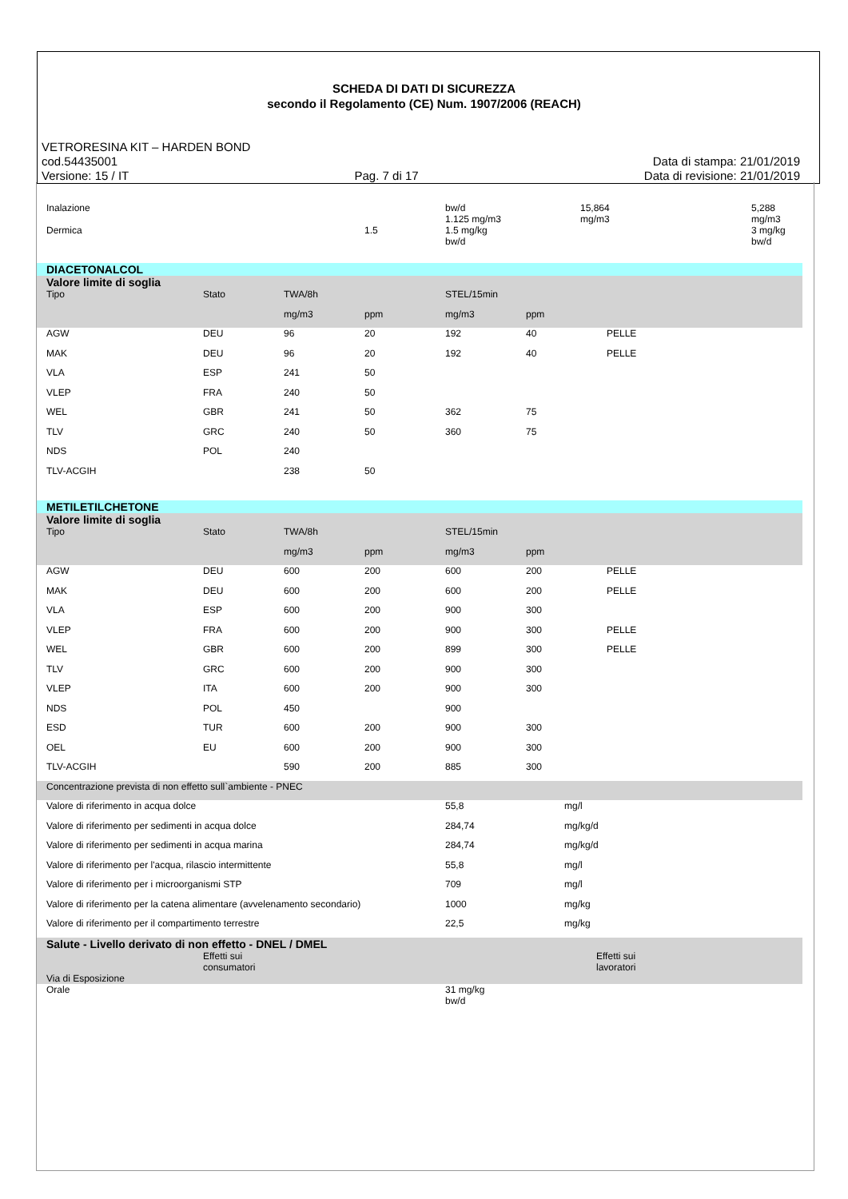SCHEDA DI DATI DI SICUREZZA
secondo il Regolamento (CE) Num. 1907/2006 (REACH)
VETRORESINA KIT – HARDEN BOND
cod.54435001 Data di stampa: 21/01/2019
Versione: 15 / IT Pag. 7 di 17 Data di revisione: 21/01/2019
| Inalazione | | | | bw/d 1.125 mg/m3 | 15,864 mg/m3 | | 5,288 mg/m3 |
| Dermica | | | 1.5 | 1.5 mg/kg bw/d | | | 3 mg/kg bw/d |
| DIACETONALCOL | | | | | | | |
| Valore limite di soglia | | | | | | | |
| Tipo | Stato | TWA/8h | | STEL/15min | | | |
| | | mg/m3 | ppm | mg/m3 | ppm | | |
| AGW | DEU | 96 | 20 | 192 | 40 | PELLE | |
| MAK | DEU | 96 | 20 | 192 | 40 | PELLE | |
| VLA | ESP | 241 | 50 | | | | |
| VLEP | FRA | 240 | 50 | | | | |
| WEL | GBR | 241 | 50 | 362 | 75 | | |
| TLV | GRC | 240 | 50 | 360 | 75 | | |
| NDS | POL | 240 | | | | | |
| TLV-ACGIH | | 238 | 50 | | | | |
| METILETILCHETONE | | | | | | | |
| Valore limite di soglia | | | | | | | |
| Tipo | Stato | TWA/8h | | STEL/15min | | | |
| | | mg/m3 | ppm | mg/m3 | ppm | | |
| AGW | DEU | 600 | 200 | 600 | 200 | PELLE | |
| MAK | DEU | 600 | 200 | 600 | 200 | PELLE | |
| VLA | ESP | 600 | 200 | 900 | 300 | | |
| VLEP | FRA | 600 | 200 | 900 | 300 | PELLE | |
| WEL | GBR | 600 | 200 | 899 | 300 | PELLE | |
| TLV | GRC | 600 | 200 | 900 | 300 | | |
| VLEP | ITA | 600 | 200 | 900 | 300 | | |
| NDS | POL | 450 | | 900 | | | |
| ESD | TUR | 600 | 200 | 900 | 300 | | |
| OEL | EU | 600 | 200 | 900 | 300 | | |
| TLV-ACGIH | | 590 | 200 | 885 | 300 | | |
| Concentrazione prevista di non effetto sull`ambiente - PNEC | | | | | | | |
| Valore di riferimento in acqua dolce | | | | 55,8 | mg/l | | |
| Valore di riferimento per sedimenti in acqua dolce | | | | 284,74 | mg/kg/d | | |
| Valore di riferimento per sedimenti in acqua marina | | | | 284,74 | mg/kg/d | | |
| Valore di riferimento per l'acqua, rilascio intermittente | | | | 55,8 | mg/l | | |
| Valore di riferimento per i microorganismi STP | | | | 709 | mg/l | | |
| Valore di riferimento per la catena alimentare (avvelenamento secondario) | | | | 1000 | mg/kg | | |
| Valore di riferimento per il compartimento terrestre | | | | 22,5 | mg/kg | | |
| Salute - Livello derivato di non effetto - DNEL / DMEL | | | | | | | |
| Via di Esposizione | Effetti sui consumatori | | | | Effetti sui lavoratori | | |
| Orale | | | | 31 mg/kg bw/d | | | |